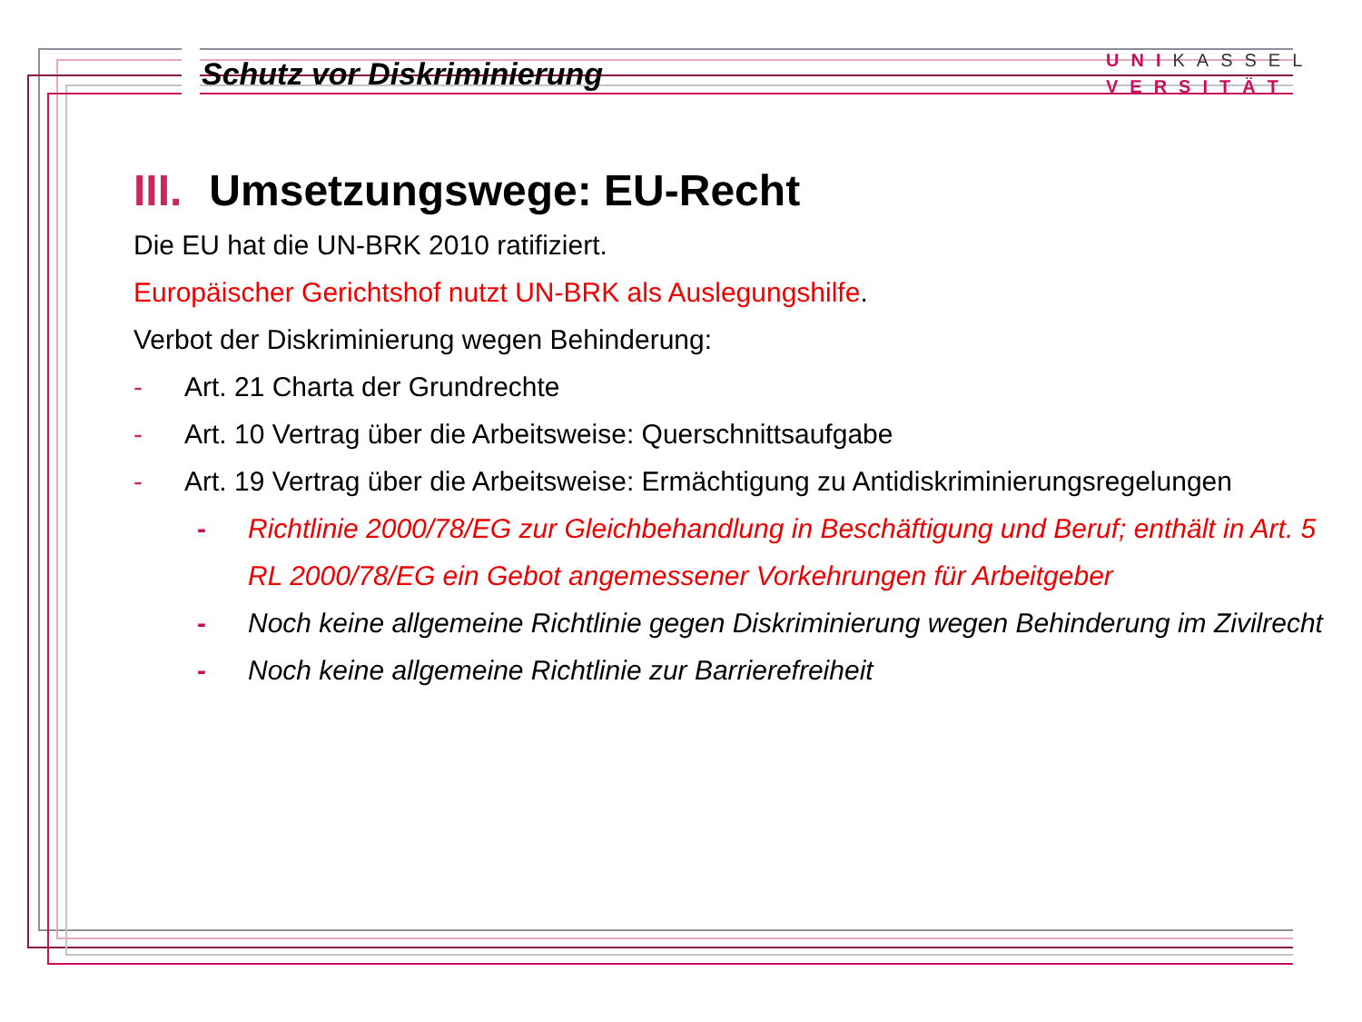Schutz vor Diskriminierung
UNIKASSEL
VERSITÄT
III. Umsetzungswege: EU-Recht
Die EU hat die UN-BRK 2010 ratifiziert.
Europäischer Gerichtshof nutzt UN-BRK als Auslegungshilfe.
Verbot der Diskriminierung wegen Behinderung:
- Art. 21 Charta der Grundrechte
- Art. 10 Vertrag über die Arbeitsweise: Querschnittsaufgabe
- Art. 19 Vertrag über die Arbeitsweise: Ermächtigung zu Antidiskriminierungsregelungen
- Richtlinie 2000/78/EG zur Gleichbehandlung in Beschäftigung und Beruf; enthält in Art. 5 RL 2000/78/EG ein Gebot angemessener Vorkehrungen für Arbeitgeber
- Noch keine allgemeine Richtlinie gegen Diskriminierung wegen Behinderung im Zivilrecht
- Noch keine allgemeine Richtlinie zur Barrierefreiheit